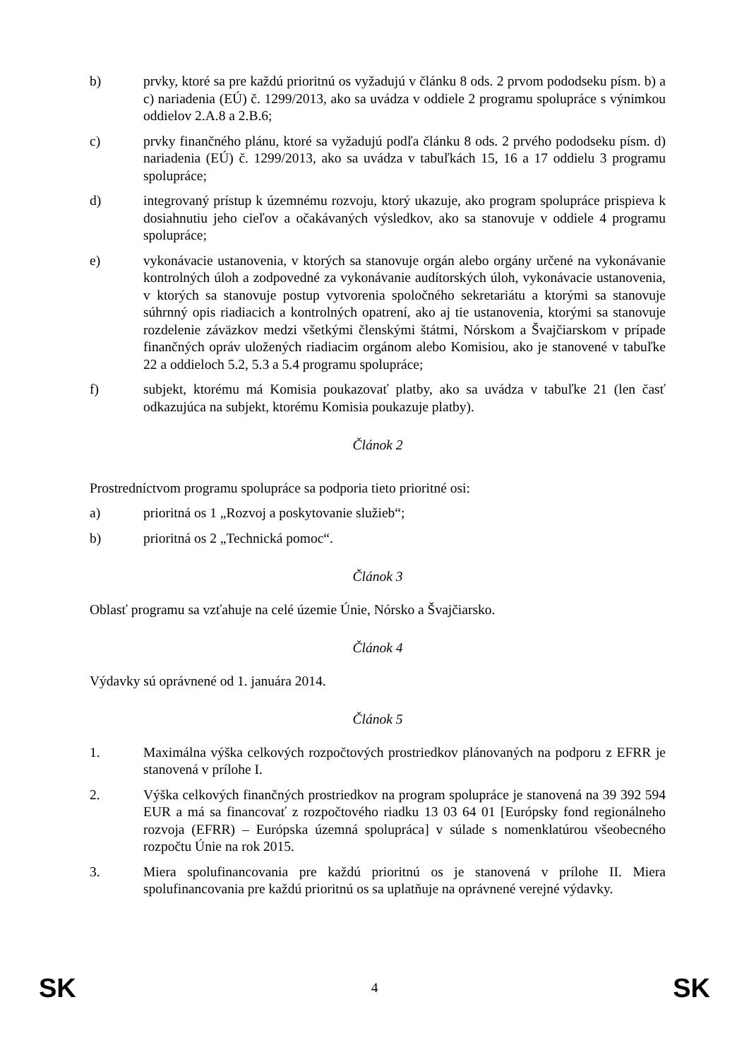b) prvky, ktoré sa pre každú prioritnú os vyžadujú v článku 8 ods. 2 prvom pododseku písm. b) a c) nariadenia (EÚ) č. 1299/2013, ako sa uvádza v oddiele 2 programu spolupráce s výnimkou oddielov 2.A.8 a 2.B.6;
c) prvky finančného plánu, ktoré sa vyžadujú podľa článku 8 ods. 2 prvého pododseku písm. d) nariadenia (EÚ) č. 1299/2013, ako sa uvádza v tabuľkách 15, 16 a 17 oddielu 3 programu spolupráce;
d) integrovaný prístup k územnému rozvoju, ktorý ukazuje, ako program spolupráce prispieva k dosiahnutiu jeho cieľov a očakávaných výsledkov, ako sa stanovuje v oddiele 4 programu spolupráce;
e) vykonávacie ustanovenia, v ktorých sa stanovuje orgán alebo orgány určené na vykonávanie kontrolných úloh a zodpovedné za vykonávanie audítorských úloh, vykonávacie ustanovenia, v ktorých sa stanovuje postup vytvorenia spoločného sekretariátu a ktorými sa stanovuje súhrnný opis riadiacich a kontrolných opatrení, ako aj tie ustanovenia, ktorými sa stanovuje rozdelenie záväzkov medzi všetkými členskými štátmi, Nórskom a Švajčiarskom v prípade finančných opráv uložených riadiacim orgánom alebo Komisiou, ako je stanovené v tabuľke 22 a oddieloch 5.2, 5.3 a 5.4 programu spolupráce;
f) subjekt, ktorému má Komisia poukazovať platby, ako sa uvádza v tabuľke 21 (len časť odkazujúca na subjekt, ktorému Komisia poukazuje platby).
Článok 2
Prostredníctvom programu spolupráce sa podporia tieto prioritné osi:
a) prioritná os 1 „Rozvoj a poskytovanie služieb“;
b) prioritná os 2 „Technická pomoc“.
Článok 3
Oblasť programu sa vzťahuje na celé územie Únie, Nórsko a Švajčiarsko.
Článok 4
Výdavky sú oprávnené od 1. januára 2014.
Článok 5
1. Maximálna výška celkových rozpočtových prostriedkov plánovaných na podporu z EFRR je stanovená v prílohe I.
2. Výška celkových finančných prostriedkov na program spolupráce je stanovená na 39 392 594 EUR a má sa financovať z rozpočtového riadku 13 03 64 01 [Európsky fond regionálneho rozvoja (EFRR) – Európska územná spolupráca] v súlade s nomenklatúrou všeobecného rozpočtu Únie na rok 2015.
3. Miera spolufinancovania pre každú prioritnú os je stanovená v prílohe II. Miera spolufinancovania pre každú prioritnú os sa uplatňuje na oprávnené verejné výdavky.
SK 4 SK